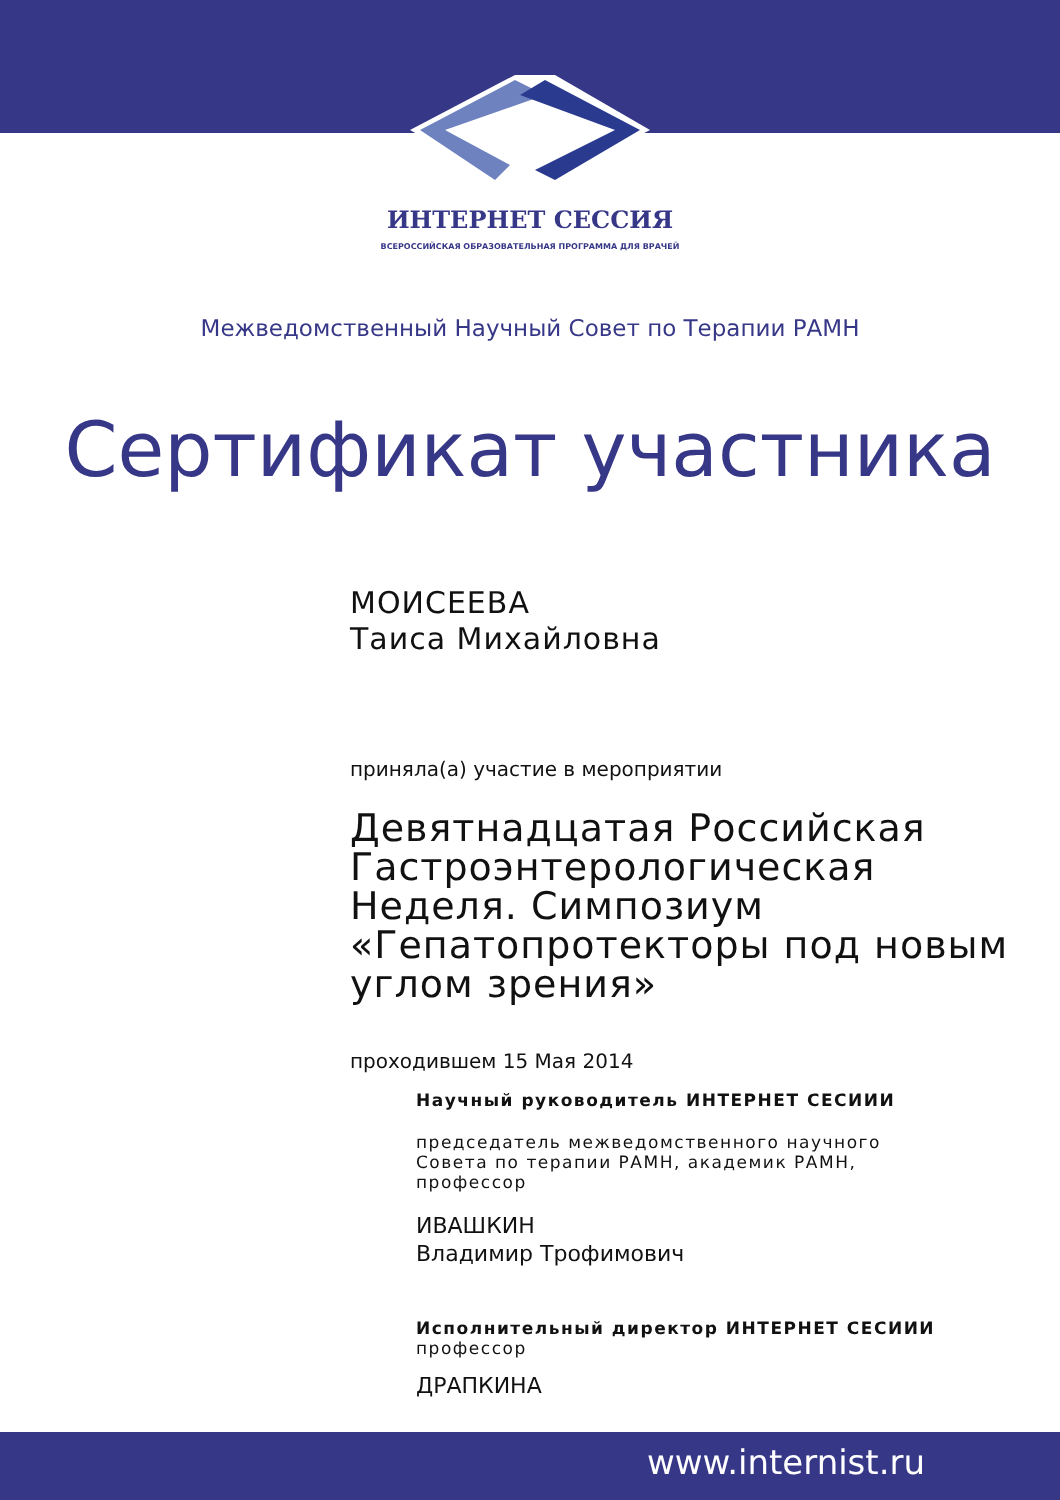ИНТЕРНЕТ СЕССИЯ
ВСЕРОССИЙСКАЯ ОБРАЗОВАТЕЛЬНАЯ ПРОГРАММА ДЛЯ ВРАЧЕЙ
Межведомственный Научный Совет по Терапии РАМН
Сертификат участника
МОИСЕЕВА
Таиса Михайловна
приняла(а) участие в мероприятии
Девятнадцатая Российская Гастроэнтерологическая Неделя. Симпозиум «Гепатопротекторы под новым углом зрения»
проходившем 15 Мая 2014
Научный руководитель ИНТЕРНЕТ СЕСИИИ
председатель межведомственного научного Совета по терапии РАМН, академик РАМН, профессор
ИВАШКИН
Владимир Трофимович
Исполнительный директор ИНТЕРНЕТ СЕСИИИ
профессор
ДРАПКИНА
www.internist.ru